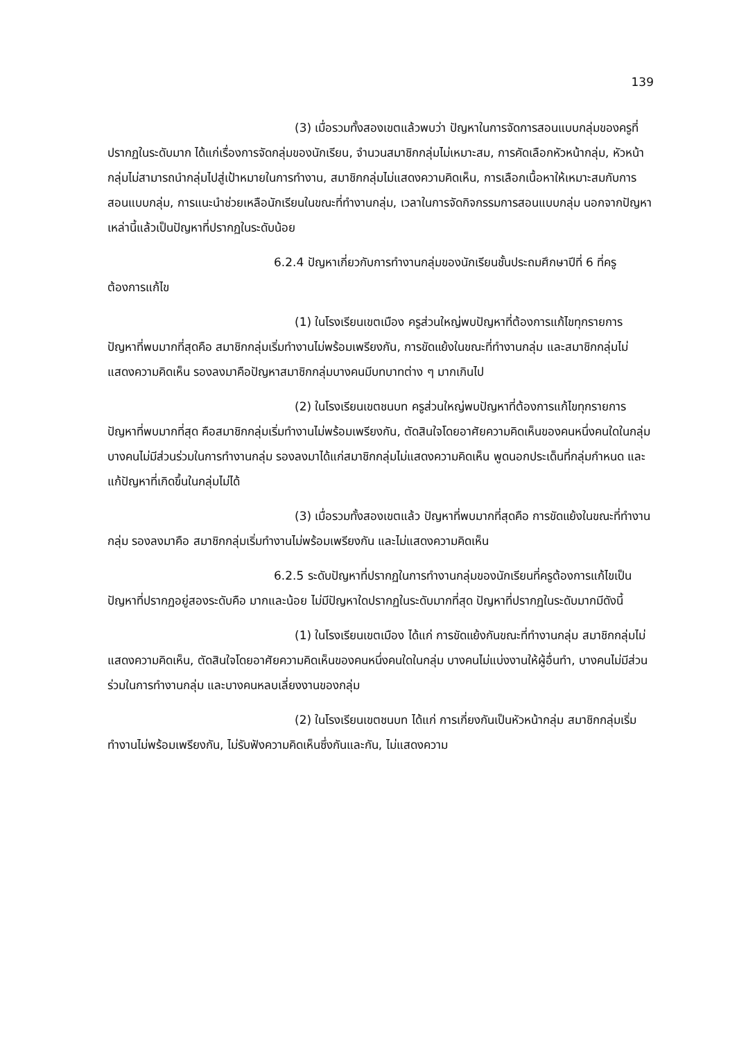139
(3) เมื่อรวมทั้งสองเขตแล้วพบว่า ปัญหาในการจัดการสอนแบบกลุ่มของครูที่ปรากฏในระดับมาก ได้แก่เรื่องการจัดกลุ่มของนักเรียน, จำนวนสมาชิกกลุ่มไม่เหมาะสม, การคัดเลือกหัวหน้ากลุ่ม, หัวหน้ากลุ่มไม่สามารถนำกลุ่มไปสู่เป้าหมายในการทำงาน, สมาชิกกลุ่มไม่แสดงความคิดเห็น, การเลือกเนื้อหาให้เหมาะสมกับการสอนแบบกลุ่ม, การแนะนำช่วยเหลือนักเรียนในขณะที่ทำงานกลุ่ม, เวลาในการจัดกิจกรรมการสอนแบบกลุ่ม นอกจากปัญหาเหล่านี้แล้วเป็นปัญหาที่ปรากฏในระดับน้อย
6.2.4 ปัญหาเกี่ยวกับการทำงานกลุ่มของนักเรียนชั้นประถมศึกษาปีที่ 6 ที่ครูต้องการแก้ไข
(1) ในโรงเรียนเขตเมือง ครูส่วนใหญ่พบปัญหาที่ต้องการแก้ไขทุกรายการ ปัญหาที่พบมากที่สุดคือ สมาชิกกลุ่มเริ่มทำงานไม่พร้อมเพรียงกัน, การขัดแย้งในขณะที่ทำงานกลุ่ม และสมาชิกกลุ่มไม่แสดงความคิดเห็น รองลงมาคือปัญหาสมาชิกกลุ่มบางคนมีบทบาทต่าง ๆ มากเกินไป
(2) ในโรงเรียนเขตชนบท ครูส่วนใหญ่พบปัญหาที่ต้องการแก้ไขทุกรายการ ปัญหาที่พบมากที่สุด คือสมาชิกกลุ่มเริ่มทำงานไม่พร้อมเพรียงกัน, ตัดสินใจโดยอาศัยความคิดเห็นของคนหนึ่งคนใดในกลุ่ม บางคนไม่มีส่วนร่วมในการทำงานกลุ่ม รองลงมาได้แก่สมาชิกกลุ่มไม่แสดงความคิดเห็น พูดนอกประเด็นที่กลุ่มกำหนด และแก้ปัญหาที่เกิดขึ้นในกลุ่มไม่ได้
(3) เมื่อรวมทั้งสองเขตแล้ว ปัญหาที่พบมากที่สุดคือ การขัดแย้งในขณะที่ทำงานกลุ่ม รองลงมาคือ สมาชิกกลุ่มเริ่มทำงานไม่พร้อมเพรียงกัน และไม่แสดงความคิดเห็น
6.2.5 ระดับปัญหาที่ปรากฏในการทำงานกลุ่มของนักเรียนที่ครูต้องการแก้ไขเป็นปัญหาที่ปรากฏอยู่สองระดับคือ มากและน้อย ไม่มีปัญหาใดปรากฏในระดับมากที่สุด ปัญหาที่ปรากฏในระดับมากมีดังนี้
(1) ในโรงเรียนเขตเมือง ได้แก่ การขัดแย้งกันขณะที่ทำงานกลุ่ม สมาชิกกลุ่มไม่แสดงความคิดเห็น, ตัดสินใจโดยอาศัยความคิดเห็นของคนหนึ่งคนใดในกลุ่ม บางคนไม่แบ่งงานให้ผู้อื่นทำ, บางคนไม่มีส่วนร่วมในการทำงานกลุ่ม และบางคนหลบเลี่ยงงานของกลุ่ม
(2) ในโรงเรียนเขตชนบท ได้แก่ การเกี่ยงกันเป็นหัวหน้ากลุ่ม สมาชิกกลุ่มเริ่มทำงานไม่พร้อมเพรียงกัน, ไม่รับฟังความคิดเห็นซึ่งกันและกัน, ไม่แสดงความ